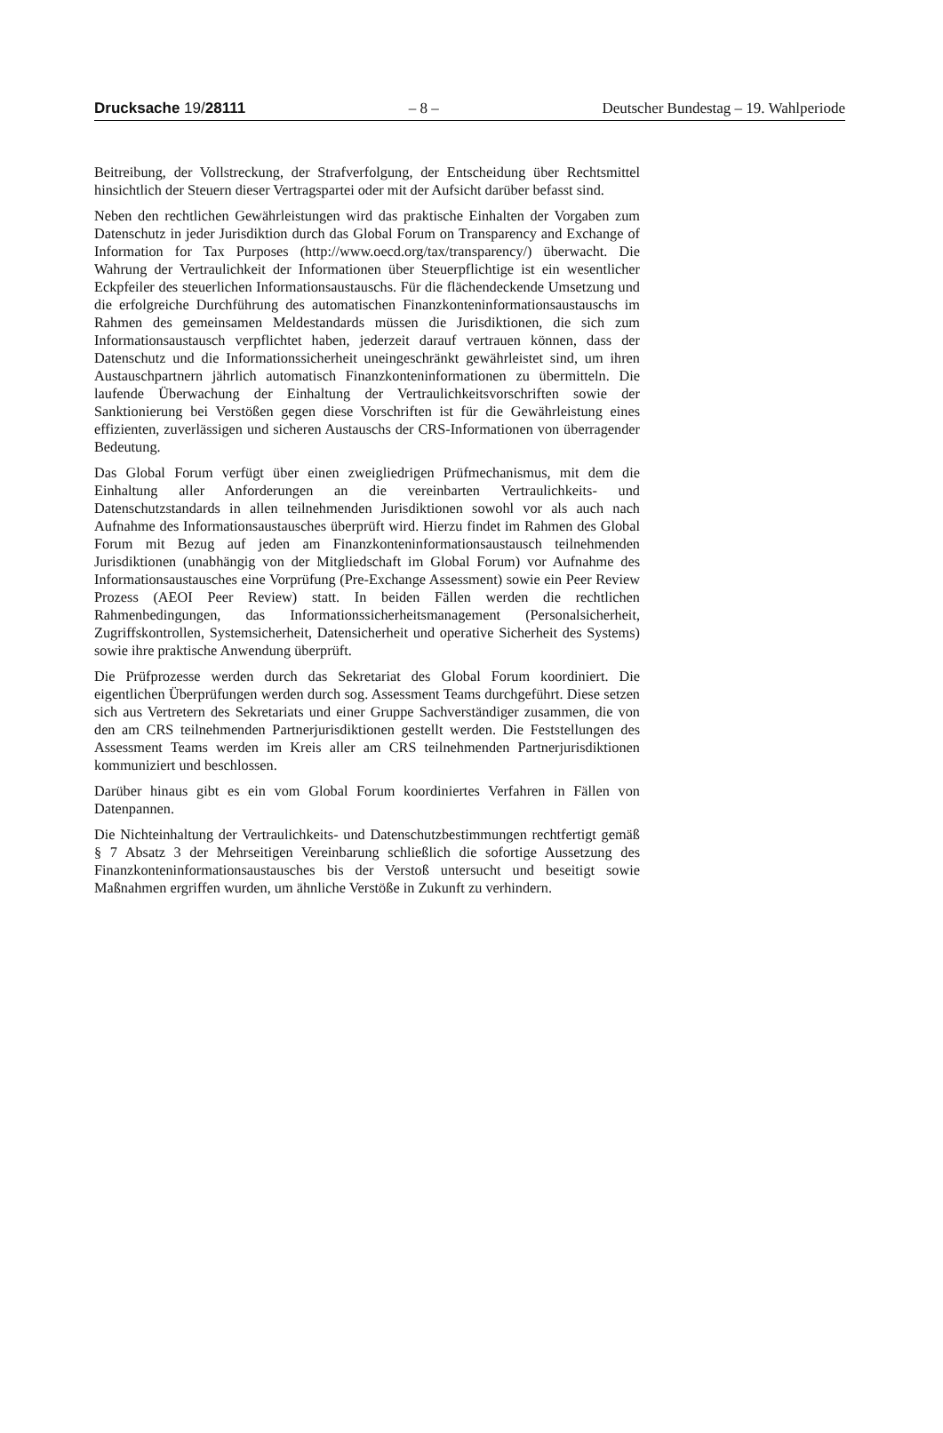Drucksache 19/28111 – 8 – Deutscher Bundestag – 19. Wahlperiode
Beitreibung, der Vollstreckung, der Strafverfolgung, der Entscheidung über Rechtsmittel hinsichtlich der Steuern dieser Vertragspartei oder mit der Aufsicht darüber befasst sind.
Neben den rechtlichen Gewährleistungen wird das praktische Einhalten der Vorgaben zum Datenschutz in jeder Jurisdiktion durch das Global Forum on Transparency and Exchange of Information for Tax Purposes (http://www.oecd.org/tax/transparency/) überwacht. Die Wahrung der Vertraulichkeit der Informationen über Steuerpflichtige ist ein wesentlicher Eckpfeiler des steuerlichen Informationsaustauschs. Für die flächendeckende Umsetzung und die erfolgreiche Durchführung des automatischen Finanzkonteninformationsaustauschs im Rahmen des gemeinsamen Meldestandards müssen die Jurisdiktionen, die sich zum Informationsaustausch verpflichtet haben, jederzeit darauf vertrauen können, dass der Datenschutz und die Informationssicherheit uneingeschränkt gewährleistet sind, um ihren Austauschpartnern jährlich automatisch Finanzkonteninformationen zu übermitteln. Die laufende Überwachung der Einhaltung der Vertraulichkeitsvorschriften sowie der Sanktionierung bei Verstößen gegen diese Vorschriften ist für die Gewährleistung eines effizienten, zuverlässigen und sicheren Austauschs der CRS-Informationen von überragender Bedeutung.
Das Global Forum verfügt über einen zweigliedrigen Prüfmechanismus, mit dem die Einhaltung aller Anforderungen an die vereinbarten Vertraulichkeits- und Datenschutzstandards in allen teilnehmenden Jurisdiktionen sowohl vor als auch nach Aufnahme des Informationsaustausches überprüft wird. Hierzu findet im Rahmen des Global Forum mit Bezug auf jeden am Finanzkonteninformationsaustausch teilnehmenden Jurisdiktionen (unabhängig von der Mitgliedschaft im Global Forum) vor Aufnahme des Informationsaustausches eine Vorprüfung (Pre-Exchange Assessment) sowie ein Peer Review Prozess (AEOI Peer Review) statt. In beiden Fällen werden die rechtlichen Rahmenbedingungen, das Informationssicherheitsmanagement (Personalsicherheit, Zugriffskontrollen, Systemsicherheit, Datensicherheit und operative Sicherheit des Systems) sowie ihre praktische Anwendung überprüft.
Die Prüfprozesse werden durch das Sekretariat des Global Forum koordiniert. Die eigentlichen Überprüfungen werden durch sog. Assessment Teams durchgeführt. Diese setzen sich aus Vertretern des Sekretariats und einer Gruppe Sachverständiger zusammen, die von den am CRS teilnehmenden Partnerjurisdiktionen gestellt werden. Die Feststellungen des Assessment Teams werden im Kreis aller am CRS teilnehmenden Partnerjurisdiktionen kommuniziert und beschlossen.
Darüber hinaus gibt es ein vom Global Forum koordiniertes Verfahren in Fällen von Datenpannen.
Die Nichteinhaltung der Vertraulichkeits- und Datenschutzbestimmungen rechtfertigt gemäß § 7 Absatz 3 der Mehrseitigen Vereinbarung schließlich die sofortige Aussetzung des Finanzkonteninformationsaustausches bis der Verstoß untersucht und beseitigt sowie Maßnahmen ergriffen wurden, um ähnliche Verstöße in Zukunft zu verhindern.